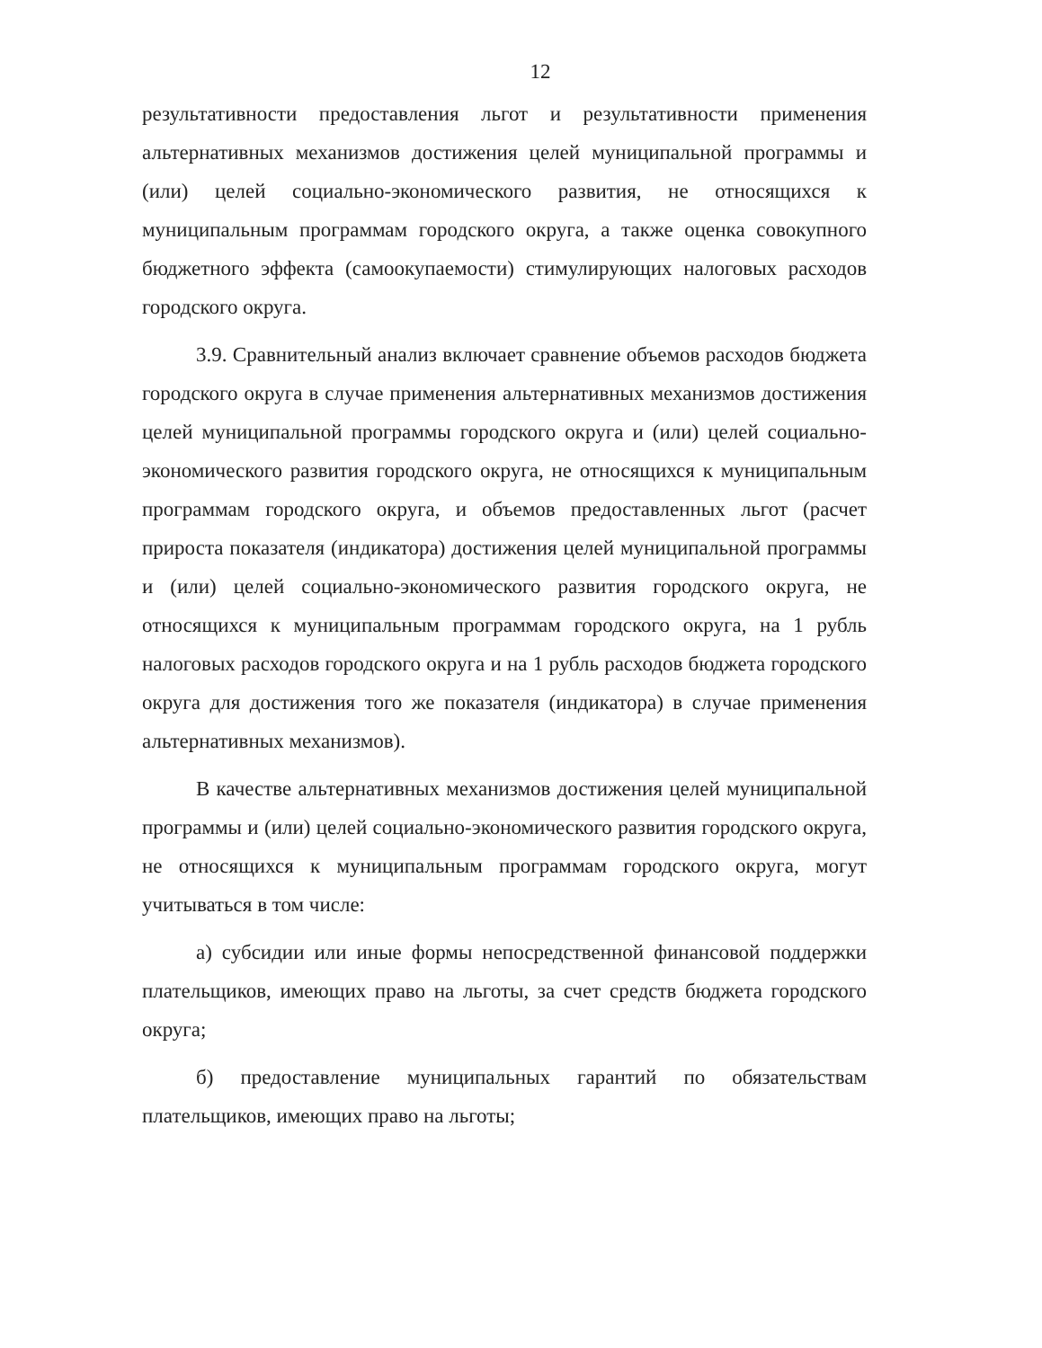12
результативности предоставления льгот и результативности применения альтернативных механизмов достижения целей муниципальной программы и (или) целей социально-экономического развития, не относящихся к муниципальным программам городского округа, а также оценка совокупного бюджетного эффекта (самоокупаемости) стимулирующих налоговых расходов городского округа.
3.9. Сравнительный анализ включает сравнение объемов расходов бюджета городского округа в случае применения альтернативных механизмов достижения целей муниципальной программы городского округа и (или) целей социально-экономического развития городского округа, не относящихся к муниципальным программам городского округа, и объемов предоставленных льгот (расчет прироста показателя (индикатора) достижения целей муниципальной программы и (или) целей социально-экономического развития городского округа, не относящихся к муниципальным программам городского округа, на 1 рубль налоговых расходов городского округа и на 1 рубль расходов бюджета городского округа для достижения того же показателя (индикатора) в случае применения альтернативных механизмов).
В качестве альтернативных механизмов достижения целей муниципальной программы и (или) целей социально-экономического развития городского округа, не относящихся к муниципальным программам городского округа, могут учитываться в том числе:
а) субсидии или иные формы непосредственной финансовой поддержки плательщиков, имеющих право на льготы, за счет средств бюджета городского округа;
б) предоставление муниципальных гарантий по обязательствам плательщиков, имеющих право на льготы;